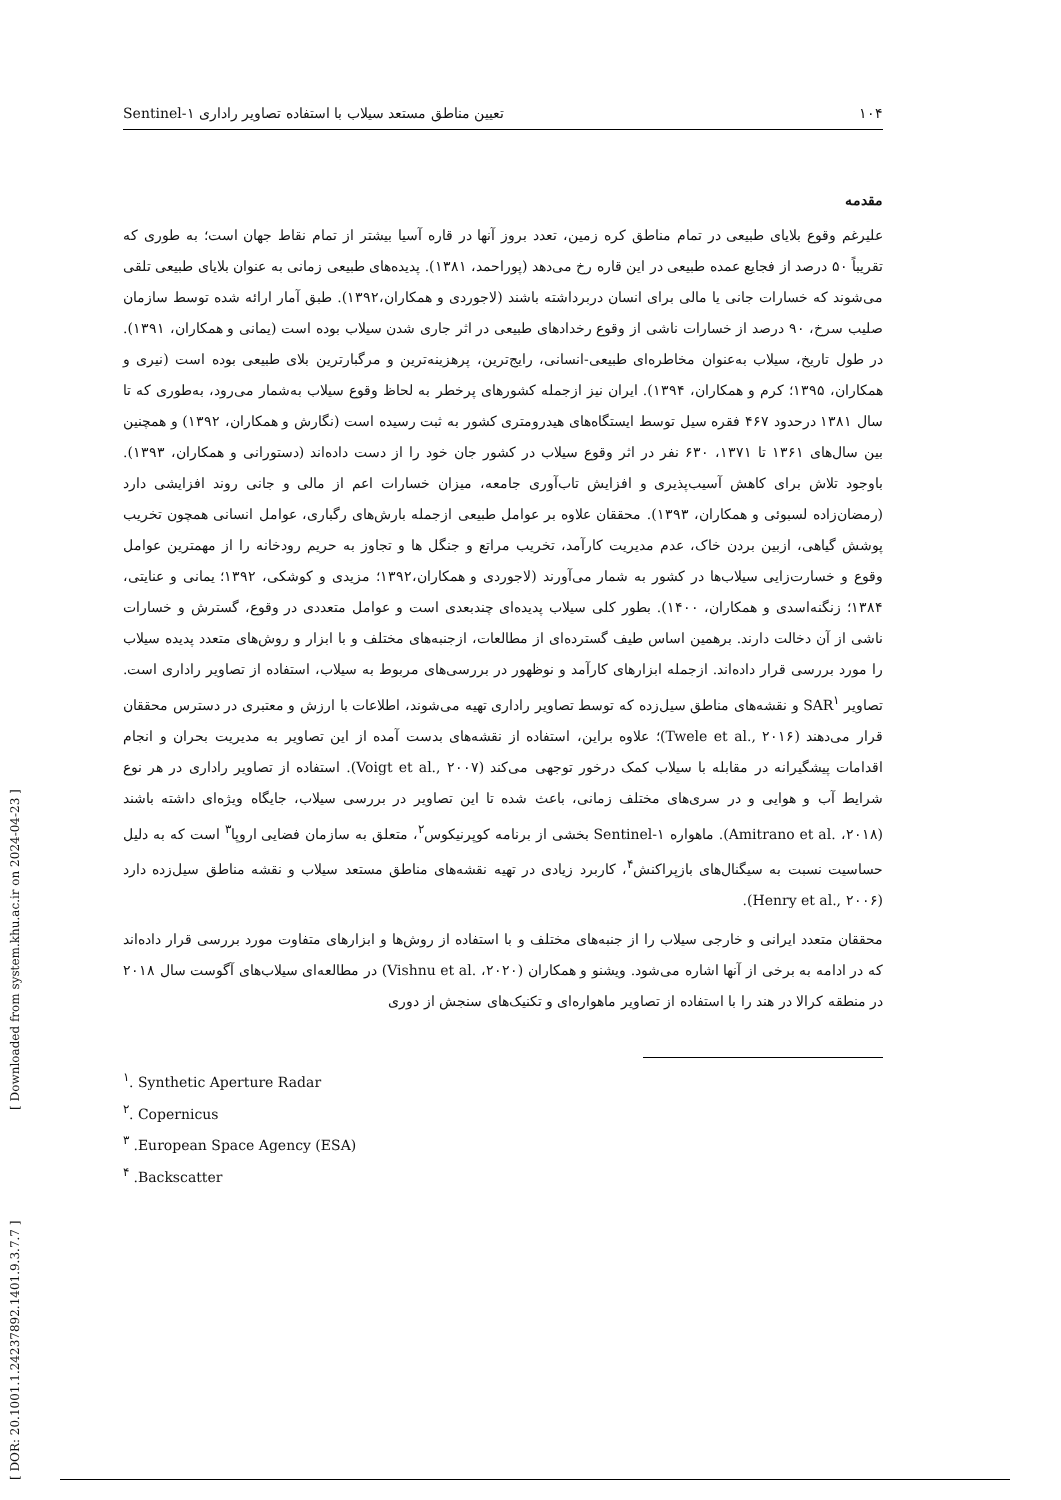۱۰۴ تعیین مناطق مستعد سیلاب با استفاده تصاویر راداری Sentinel-۱
مقدمه
علیرغم وقوع بلایای طبیعی در تمام مناطق کره زمین، تعدد بروز آنها در قاره آسیا بیشتر از تمام نقاط جهان است؛ به طوری که تقریباً ۵۰ درصد از فجایع عمده طبیعی در این قاره رخ می‌دهد (پوراحمد، ۱۳۸۱). پدیده‌های طبیعی زمانی به عنوان بلایای طبیعی تلقی می‌شوند که خسارات جانی یا مالی برای انسان دربرداشته باشند (لاجوردی و همکاران،۱۳۹۲). طبق آمار ارائه شده توسط سازمان صلیب سرخ، ۹۰ درصد از خسارات ناشی از وقوع رخدادهای طبیعی در اثر جاری شدن سیلاب بوده است (یمانی و همکاران، ۱۳۹۱). در طول تاریخ، سیلاب به‌عنوان مخاطره‌ای طبیعی-انسانی، رایج‌ترین، پرهزینه‌ترین و مرگبارترین بلای طبیعی بوده است (نیری و همکاران، ۱۳۹۵؛ کرم و همکاران، ۱۳۹۴). ایران نیز ازجمله کشورهای پرخطر به لحاظ وقوع سیلاب به‌شمار می‌رود، به‌طوری که تا سال ۱۳۸۱ درحدود ۴۶۷ فقره سیل توسط ایستگاه‌های هیدرومتری کشور به ثبت رسیده است (نگارش و همکاران، ۱۳۹۲) و همچنین بین سال‌های ۱۳۶۱ تا ۱۳۷۱، ۶۳۰ نفر در اثر وقوع سیلاب در کشور جان خود را از دست داده‌اند (دستورانی و همکاران، ۱۳۹۳). باوجود تلاش برای کاهش آسیب‌پذیری و افزایش تاب‌آوری جامعه، میزان خسارات اعم از مالی و جانی روند افزایشی دارد (رمضان‌زاده لسبوئی و همکاران، ۱۳۹۳). محققان علاوه بر عوامل طبیعی ازجمله بارش‌های رگباری، عوامل انسانی همچون تخریب پوشش گیاهی، ازبین بردن خاک، عدم مدیریت کارآمد، تخریب مراتع و جنگل ها و تجاوز به حریم رودخانه را از مهمترین عوامل وقوع و خسارت‌زایی سیلاب‌ها در کشور به شمار می‌آورند (لاجوردی و همکاران،۱۳۹۲؛ مزیدی و کوشکی، ۱۳۹۲؛ یمانی و عنایتی، ۱۳۸۴؛ زنگنه‌اسدی و همکاران، ۱۴۰۰). بطور کلی سیلاب پدیده‌ای چندبعدی است و عوامل متعددی در وقوع، گسترش و خسارات ناشی از آن دخالت دارند. برهمین اساس طیف گسترده‌ای از مطالعات، ازجنبه‌های مختلف و با ابزار و روش‌های متعدد پدیده سیلاب را مورد بررسی قرار داده‌اند. ازجمله ابزارهای کارآمد و نوظهور در بررسی‌های مربوط به سیلاب، استفاده از تصاویر راداری است. تصاویر SAR<sup>۱</sup> و نقشه‌های مناطق سیل‌زده که توسط تصاویر راداری تهیه می‌شوند، اطلاعات با ارزش و معتبری در دسترس محققان قرار می‌دهند (Twele et al., ۲۰۱۶)؛ علاوه براین، استفاده از نقشه‌های بدست آمده از این تصاویر به مدیریت بحران و انجام اقدامات پیشگیرانه در مقابله با سیلاب کمک درخور توجهی می‌کند (Voigt et al., ۲۰۰۷). استفاده از تصاویر راداری در هر نوع شرایط آب و هوایی و در سری‌های مختلف زمانی، باعث شده تا این تصاویر در بررسی سیلاب، جایگاه ویژه‌ای داشته باشند (Amitrano et al. ،۲۰۱۸). ماهواره Sentinel-۱ بخشی از برنامه کوپرنیکوس<sup>۲</sup>، متعلق به سازمان فضایی اروپا<sup>۳</sup> است که به دلیل حساسیت نسبت به سیگنال‌های بازپراکنش<sup>۴</sup>، کاربرد زیادی در تهیه نقشه‌های مناطق مستعد سیلاب و نقشه مناطق سیل‌زده دارد (Henry et al., ۲۰۰۶).
محققان متعدد ایرانی و خارجی سیلاب را از جنبه‌های مختلف و با استفاده از روش‌ها و ابزارهای متفاوت مورد بررسی قرار داده‌اند که در ادامه به برخی از آنها اشاره می‌شود. ویشنو و همکاران (Vishnu et al. ،۲۰۲۰) در مطالعه‌ای سیلاب‌های آگوست سال ۲۰۱۸ در منطقه کرالا در هند را با استفاده از تصاویر ماهواره‌ای و تکنیک‌های سنجش از دوری
<sup>۱</sup>. Synthetic Aperture Radar
<sup>۲</sup>. Copernicus
<sup>۳</sup> .European Space Agency (ESA)
<sup>۴</sup> .Backscatter
[ DOR: 20.1001.1.24237892.1401.9.3.7.7 ] [ Downloaded from system.khu.ac.ir on 2024-04-23 ]